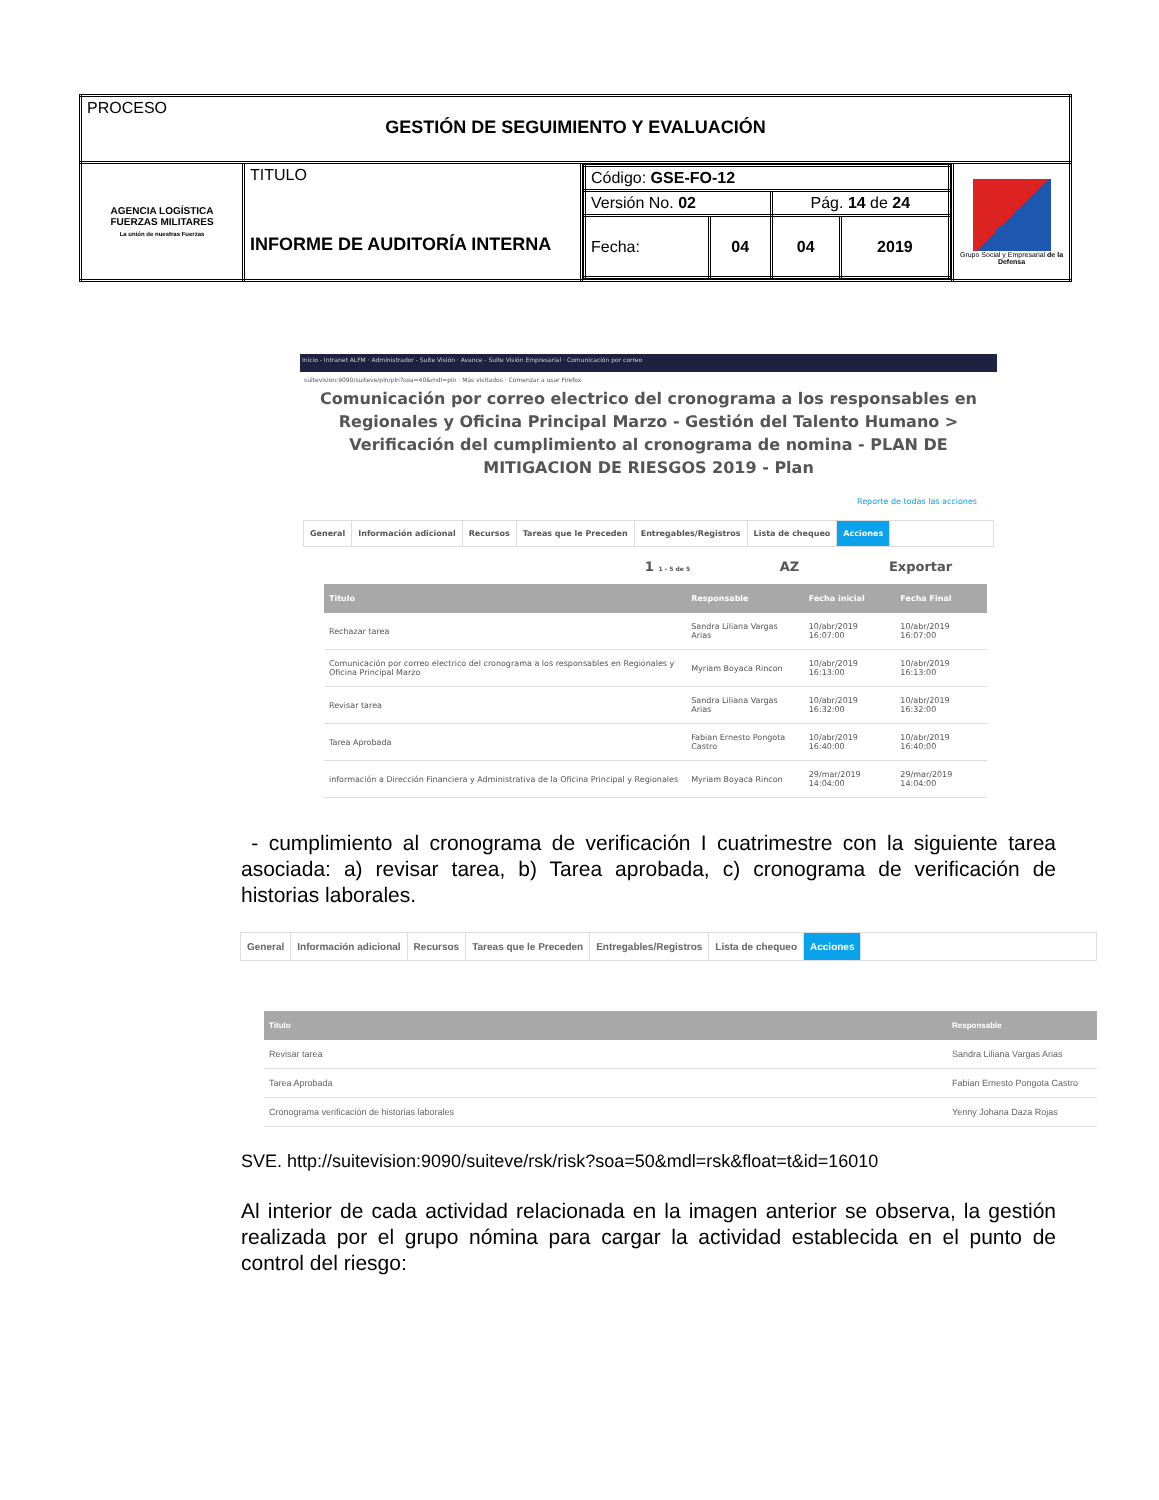| PROCESO GESTIÓN DE SEGUIMIENTO Y EVALUACIÓN | | | |
| AGENCIA LOGÍSTICA FUERZAS MILITARES La unión de nuestras Fuerzas | TITULO INFORME DE AUDITORÍA INTERNA | / Código: GSE-FO-12 / / / / / Versión No. 02 / / Pág. 14 de 24 / / / Fecha: / 04 / 04 / 2019 / | Grupo Social y Empresarial de la Defensa |
Inicio - Intranet ALFM · Administrador - Suite Visión · Avance - Suite Visión Empresarial · Comunicación por correo
suitevision:9090/suiteve/pln/pln?soa=40&mdl=pln · Más visitados · Comenzar a usar Firefox
Comunicación por correo electrico del cronograma a los responsables en Regionales y Oficina Principal Marzo - Gestión del Talento Humano > Verificación del cumplimiento al cronograma de nomina - PLAN DE MITIGACION DE RIESGOS 2019 - Plan
Reporte de todas las acciones
General Información adicional Recursos Tareas que le Preceden Entregables/Registros Lista de chequeo Acciones
1 1 - 5 de 5 AZ Exportar
| Titulo | Responsable | Fecha inicial | Fecha Final |
| --- | --- | --- | --- |
| Rechazar tarea | Sandra Liliana Vargas Arias | 10/abr/2019 16:07:00 | 10/abr/2019 16:07:00 |
| Comunicación por correo electrico del cronograma a los responsables en Regionales y Oficina Principal Marzo | Myriam Boyaca Rincon | 10/abr/2019 16:13:00 | 10/abr/2019 16:13:00 |
| Revisar tarea | Sandra Liliana Vargas Arias | 10/abr/2019 16:32:00 | 10/abr/2019 16:32:00 |
| Tarea Aprobada | Fabian Ernesto Pongota Castro | 10/abr/2019 16:40:00 | 10/abr/2019 16:40:00 |
| información a Dirección Financiera y Administrativa de la Oficina Principal y Regionales | Myriam Boyaca Rincon | 29/mar/2019 14:04:00 | 29/mar/2019 14:04:00 |
- cumplimiento al cronograma de verificación I cuatrimestre con la siguiente tarea asociada: a) revisar tarea, b) Tarea aprobada, c) cronograma de verificación de historias laborales.
General Información adicional Recursos Tareas que le Preceden Entregables/Registros Lista de chequeo Acciones
| Titulo | Responsable |
| --- | --- |
| Revisar tarea | Sandra Liliana Vargas Arias |
| Tarea Aprobada | Fabian Ernesto Pongota Castro |
| Cronograma verificación de historias laborales | Yenny Johana Daza Rojas |
SVE. http://suitevision:9090/suiteve/rsk/risk?soa=50&mdl=rsk&float=t&id=16010
Al interior de cada actividad relacionada en la imagen anterior se observa, la gestión realizada por el grupo nómina para cargar la actividad establecida en el punto de control del riesgo: